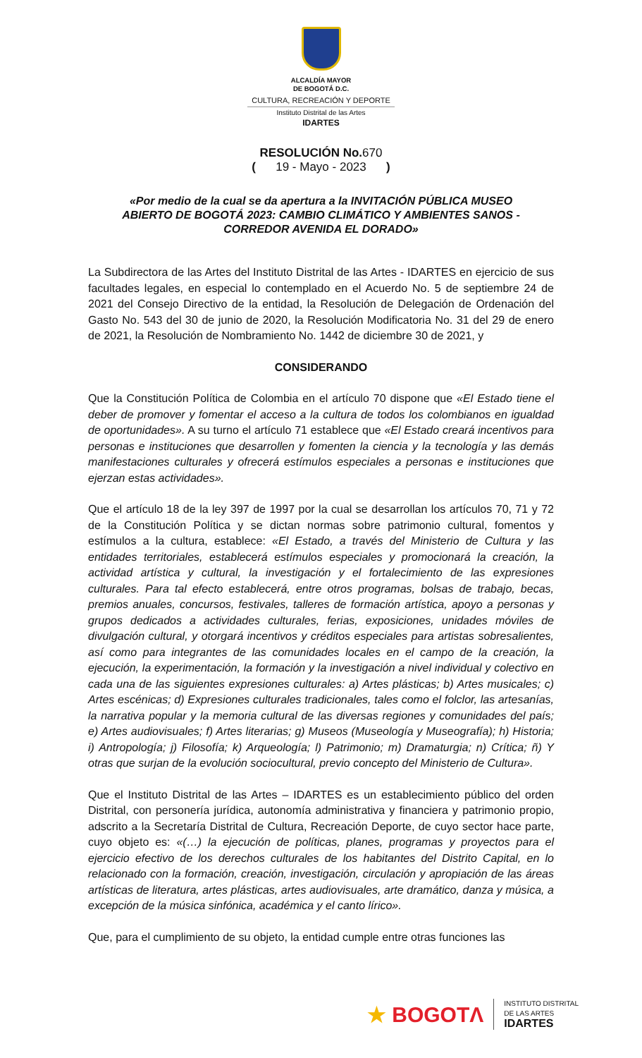ALCALDÍA MAYOR
DE BOGOTÁ D.C.
CULTURA, RECREACIÓN Y DEPORTE
Instituto Distrital de las Artes
IDARTES
RESOLUCIÓN No. 670
( 19 - Mayo - 2023 )
«Por medio de la cual se da apertura a la INVITACIÓN PÚBLICA MUSEO ABIERTO DE BOGOTÁ 2023: CAMBIO CLIMÁTICO Y AMBIENTES SANOS - CORREDOR AVENIDA EL DORADO»
La Subdirectora de las Artes del Instituto Distrital de las Artes - IDARTES en ejercicio de sus facultades legales, en especial lo contemplado en el Acuerdo No. 5 de septiembre 24 de 2021 del Consejo Directivo de la entidad, la Resolución de Delegación de Ordenación del Gasto No. 543 del 30 de junio de 2020, la Resolución Modificatoria No. 31 del 29 de enero de 2021, la Resolución de Nombramiento No. 1442 de diciembre 30 de 2021, y
CONSIDERANDO
Que la Constitución Política de Colombia en el artículo 70 dispone que «El Estado tiene el deber de promover y fomentar el acceso a la cultura de todos los colombianos en igualdad de oportunidades». A su turno el artículo 71 establece que «El Estado creará incentivos para personas e instituciones que desarrollen y fomenten la ciencia y la tecnología y las demás manifestaciones culturales y ofrecerá estímulos especiales a personas e instituciones que ejerzan estas actividades».
Que el artículo 18 de la ley 397 de 1997 por la cual se desarrollan los artículos 70, 71 y 72 de la Constitución Política y se dictan normas sobre patrimonio cultural, fomentos y estímulos a la cultura, establece: «El Estado, a través del Ministerio de Cultura y las entidades territoriales, establecerá estímulos especiales y promocionará la creación, la actividad artística y cultural, la investigación y el fortalecimiento de las expresiones culturales. Para tal efecto establecerá, entre otros programas, bolsas de trabajo, becas, premios anuales, concursos, festivales, talleres de formación artística, apoyo a personas y grupos dedicados a actividades culturales, ferias, exposiciones, unidades móviles de divulgación cultural, y otorgará incentivos y créditos especiales para artistas sobresalientes, así como para integrantes de las comunidades locales en el campo de la creación, la ejecución, la experimentación, la formación y la investigación a nivel individual y colectivo en cada una de las siguientes expresiones culturales: a) Artes plásticas; b) Artes musicales; c) Artes escénicas; d) Expresiones culturales tradicionales, tales como el folclor, las artesanías, la narrativa popular y la memoria cultural de las diversas regiones y comunidades del país; e) Artes audiovisuales; f) Artes literarias; g) Museos (Museología y Museografía); h) Historia; i) Antropología; j) Filosofía; k) Arqueología; l) Patrimonio; m) Dramaturgia; n) Crítica; ñ) Y otras que surjan de la evolución sociocultural, previo concepto del Ministerio de Cultura».
Que el Instituto Distrital de las Artes – IDARTES es un establecimiento público del orden Distrital, con personería jurídica, autonomía administrativa y financiera y patrimonio propio, adscrito a la Secretaría Distrital de Cultura, Recreación Deporte, de cuyo sector hace parte, cuyo objeto es: «(…) la ejecución de políticas, planes, programas y proyectos para el ejercicio efectivo de los derechos culturales de los habitantes del Distrito Capital, en lo relacionado con la formación, creación, investigación, circulación y apropiación de las áreas artísticas de literatura, artes plásticas, artes audiovisuales, arte dramático, danza y música, a excepción de la música sinfónica, académica y el canto lírico».
Que, para el cumplimiento de su objeto, la entidad cumple entre otras funciones las
★ BOGOTΛ
INSTITUTO DISTRITAL
DE LAS ARTES
IDARTES